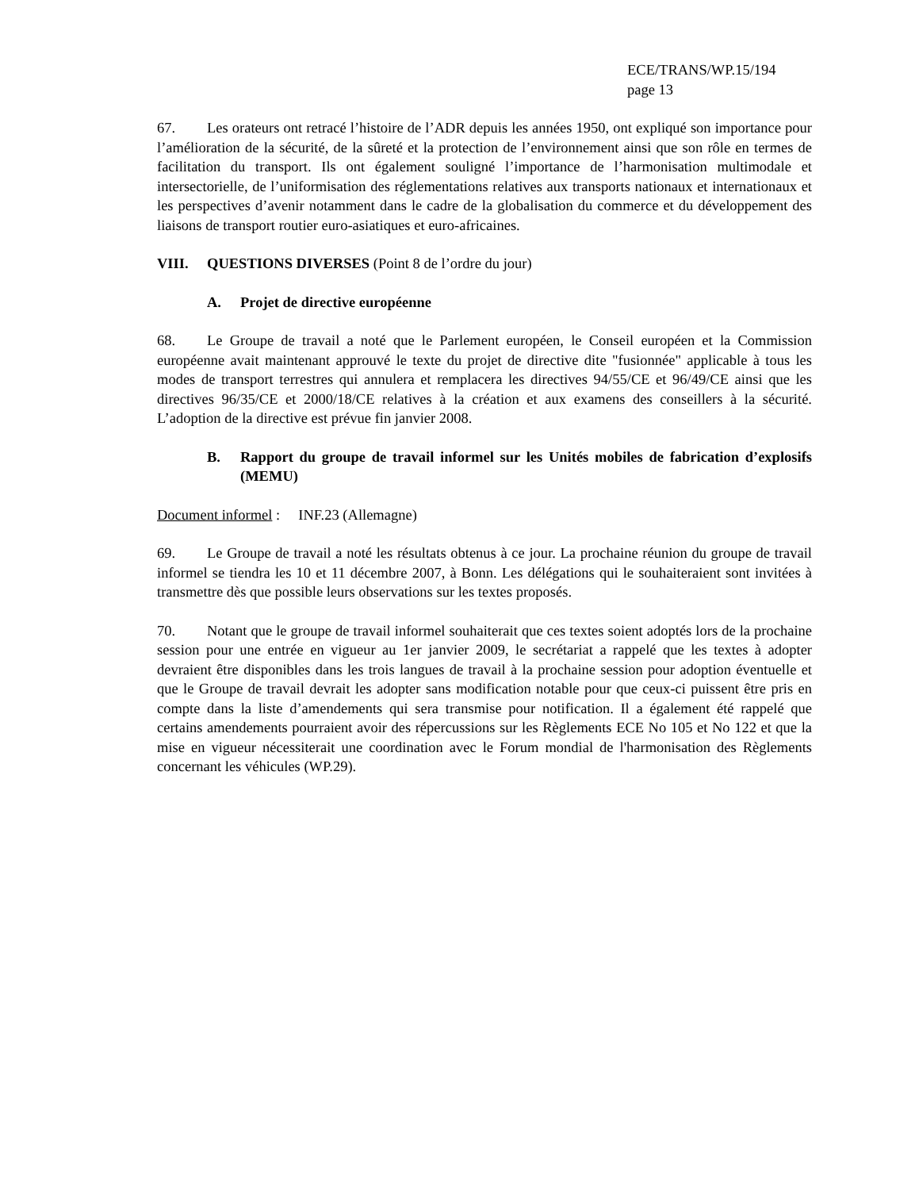ECE/TRANS/WP.15/194
page 13
67. Les orateurs ont retracé l’histoire de l’ADR depuis les années 1950, ont expliqué son importance pour l’amélioration de la sécurité, de la sûreté et la protection de l’environnement ainsi que son rôle en termes de facilitation du transport. Ils ont également souligné l’importance de l’harmonisation multimodale et intersectorielle, de l’uniformisation des réglementations relatives aux transports nationaux et internationaux et les perspectives d’avenir notamment dans le cadre de la globalisation du commerce et du développement des liaisons de transport routier euro-asiatiques et euro-africaines.
VIII. QUESTIONS DIVERSES (Point 8 de l’ordre du jour)
A. Projet de directive européenne
68. Le Groupe de travail a noté que le Parlement européen, le Conseil européen et la Commission européenne avait maintenant approuvé le texte du projet de directive dite "fusionnée" applicable à tous les modes de transport terrestres qui annulera et remplacera les directives 94/55/CE et 96/49/CE ainsi que les directives 96/35/CE et 2000/18/CE relatives à la création et aux examens des conseillers à la sécurité. L’adoption de la directive est prévue fin janvier 2008.
B. Rapport du groupe de travail informel sur les Unités mobiles de fabrication d’explosifs (MEMU)
Document informel : INF.23 (Allemagne)
69. Le Groupe de travail a noté les résultats obtenus à ce jour. La prochaine réunion du groupe de travail informel se tiendra les 10 et 11 décembre 2007, à Bonn. Les délégations qui le souhaiteraient sont invitées à transmettre dès que possible leurs observations sur les textes proposés.
70. Notant que le groupe de travail informel souhaiterait que ces textes soient adoptés lors de la prochaine session pour une entrée en vigueur au 1er janvier 2009, le secrétariat a rappelé que les textes à adopter devraient être disponibles dans les trois langues de travail à la prochaine session pour adoption éventuelle et que le Groupe de travail devrait les adopter sans modification notable pour que ceux-ci puissent être pris en compte dans la liste d’amendements qui sera transmise pour notification. Il a également été rappelé que certains amendements pourraient avoir des répercussions sur les Règlements ECE No 105 et No 122 et que la mise en vigueur nécessiterait une coordination avec le Forum mondial de l'harmonisation des Règlements concernant les véhicules (WP.29).